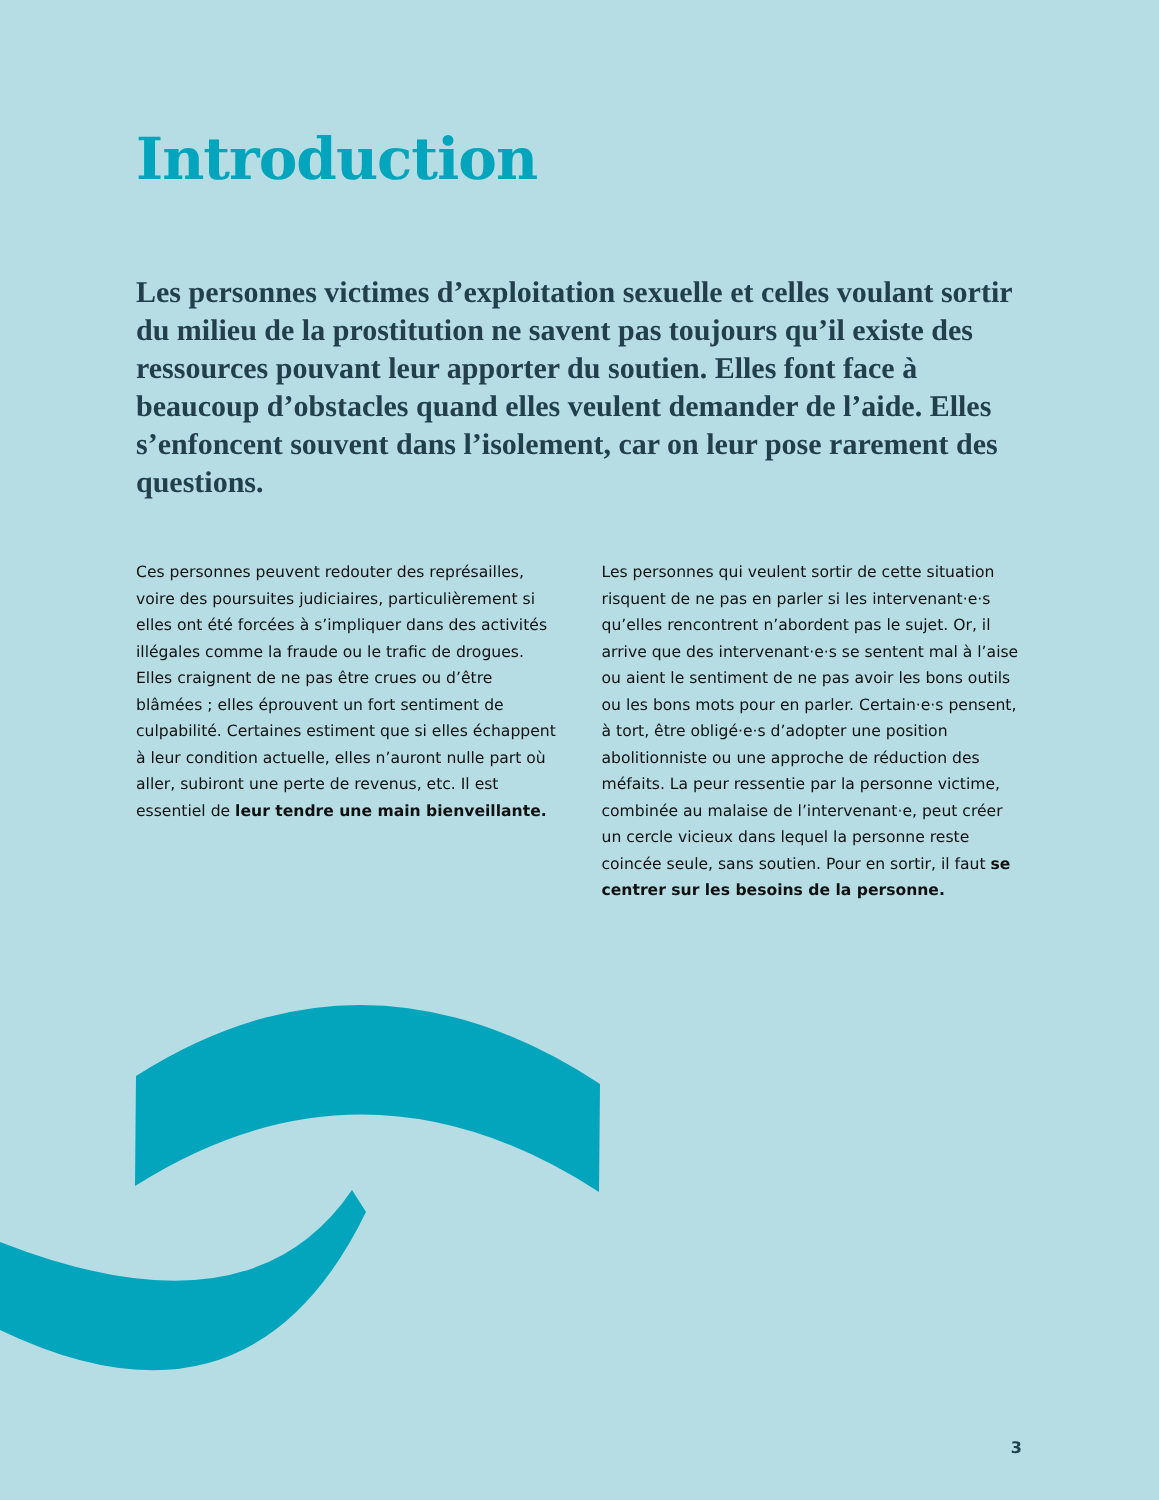Introduction
Les personnes victimes d’exploitation sexuelle et celles voulant sortir du milieu de la prostitution ne savent pas toujours qu’il existe des ressources pouvant leur apporter du soutien. Elles font face à beaucoup d’obstacles quand elles veulent demander de l’aide. Elles s’enfoncent souvent dans l’isolement, car on leur pose rarement des questions.
Ces personnes peuvent redouter des représailles, voire des poursuites judiciaires, particulièrement si elles ont été forcées à s’impliquer dans des activités illégales comme la fraude ou le trafic de drogues. Elles craignent de ne pas être crues ou d’être blâmées ; elles éprouvent un fort sentiment de culpabilité. Certaines estiment que si elles échappent à leur condition actuelle, elles n’auront nulle part où aller, subiront une perte de revenus, etc. Il est essentiel de leur tendre une main bienveillante.
Les personnes qui veulent sortir de cette situation risquent de ne pas en parler si les intervenant·e·s qu’elles rencontrent n’abordent pas le sujet. Or, il arrive que des intervenant·e·s se sentent mal à l’aise ou aient le sentiment de ne pas avoir les bons outils ou les bons mots pour en parler. Certain·e·s pensent, à tort, être obligé·e·s d’adopter une position abolitionniste ou une approche de réduction des méfaits. La peur ressentie par la personne victime, combinée au malaise de l’intervenant·e, peut créer un cercle vicieux dans lequel la personne reste coincée seule, sans soutien. Pour en sortir, il faut se centrer sur les besoins de la personne.
3